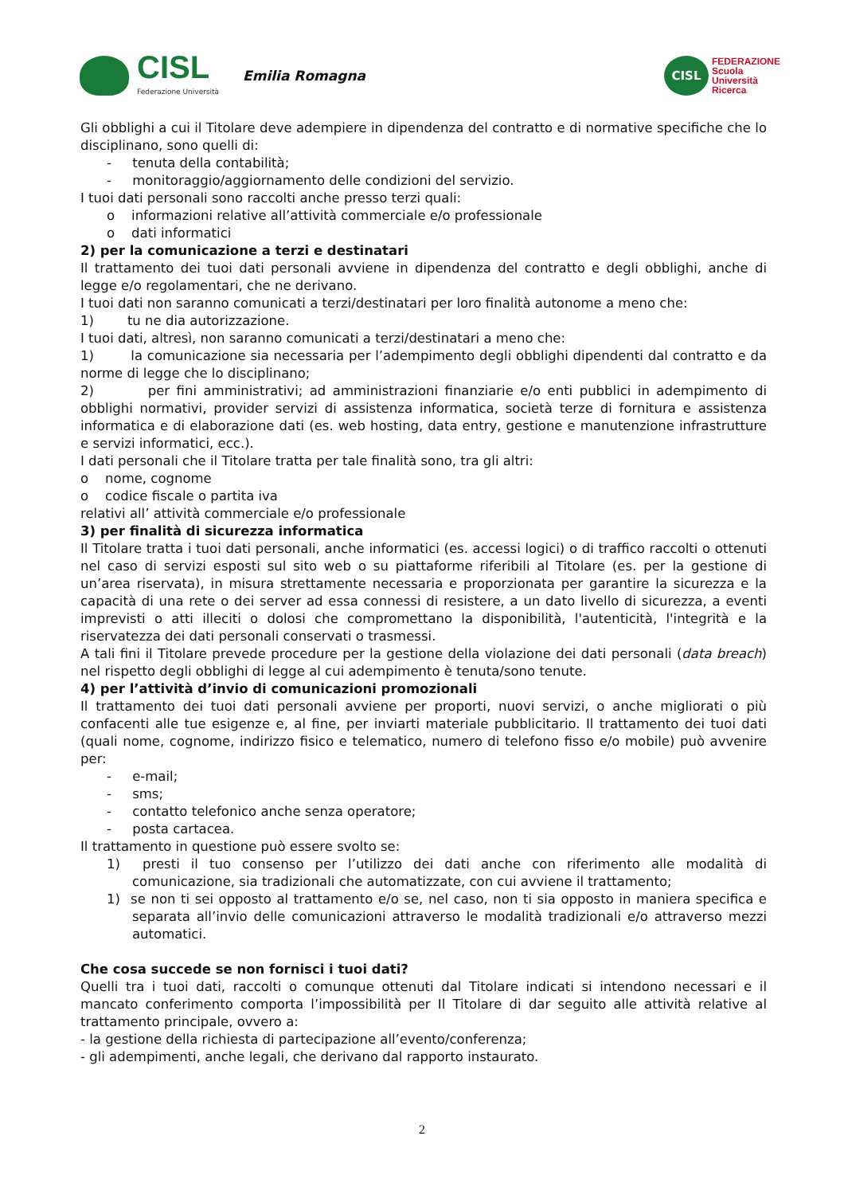CISL
Federazione Università
Emilia Romagna
CISL
FEDERAZIONE
Scuola
Università
Ricerca
Gli obblighi a cui il Titolare deve adempiere in dipendenza del contratto e di normative specifiche che lo disciplinano, sono quelli di:
- tenuta della contabilità;
- monitoraggio/aggiornamento delle condizioni del servizio.
I tuoi dati personali sono raccolti anche presso terzi quali:
o informazioni relative all’attività commerciale e/o professionale
o dati informatici
2) per la comunicazione a terzi e destinatari
Il trattamento dei tuoi dati personali avviene in dipendenza del contratto e degli obblighi, anche di legge e/o regolamentari, che ne derivano.
I tuoi dati non saranno comunicati a terzi/destinatari per loro finalità autonome a meno che:
1) tu ne dia autorizzazione.
I tuoi dati, altresì, non saranno comunicati a terzi/destinatari a meno che:
1) la comunicazione sia necessaria per l’adempimento degli obblighi dipendenti dal contratto e da norme di legge che lo disciplinano;
2) per fini amministrativi; ad amministrazioni finanziarie e/o enti pubblici in adempimento di obblighi normativi, provider servizi di assistenza informatica, società terze di fornitura e assistenza informatica e di elaborazione dati (es. web hosting, data entry, gestione e manutenzione infrastrutture e servizi informatici, ecc.).
I dati personali che il Titolare tratta per tale finalità sono, tra gli altri:
o nome, cognome
o codice fiscale o partita iva
relativi all’ attività commerciale e/o professionale
3) per finalità di sicurezza informatica
Il Titolare tratta i tuoi dati personali, anche informatici (es. accessi logici) o di traffico raccolti o ottenuti nel caso di servizi esposti sul sito web o su piattaforme riferibili al Titolare (es. per la gestione di un’area riservata), in misura strettamente necessaria e proporzionata per garantire la sicurezza e la capacità di una rete o dei server ad essa connessi di resistere, a un dato livello di sicurezza, a eventi imprevisti o atti illeciti o dolosi che compromettano la disponibilità, l'autenticità, l'integrità e la riservatezza dei dati personali conservati o trasmessi.
A tali fini il Titolare prevede procedure per la gestione della violazione dei dati personali (data breach) nel rispetto degli obblighi di legge al cui adempimento è tenuta/sono tenute.
4) per l’attività d’invio di comunicazioni promozionali
Il trattamento dei tuoi dati personali avviene per proporti, nuovi servizi, o anche migliorati o più confacenti alle tue esigenze e, al fine, per inviarti materiale pubblicitario. Il trattamento dei tuoi dati (quali nome, cognome, indirizzo fisico e telematico, numero di telefono fisso e/o mobile) può avvenire per:
- e-mail;
- sms;
- contatto telefonico anche senza operatore;
- posta cartacea.
Il trattamento in questione può essere svolto se:
1) presti il tuo consenso per l’utilizzo dei dati anche con riferimento alle modalità di comunicazione, sia tradizionali che automatizzate, con cui avviene il trattamento;
1) se non ti sei opposto al trattamento e/o se, nel caso, non ti sia opposto in maniera specifica e separata all’invio delle comunicazioni attraverso le modalità tradizionali e/o attraverso mezzi automatici.
Che cosa succede se non fornisci i tuoi dati?
Quelli tra i tuoi dati, raccolti o comunque ottenuti dal Titolare indicati si intendono necessari e il mancato conferimento comporta l’impossibilità per Il Titolare di dar seguito alle attività relative al trattamento principale, ovvero a:
- la gestione della richiesta di partecipazione all’evento/conferenza;
- gli adempimenti, anche legali, che derivano dal rapporto instaurato.
2